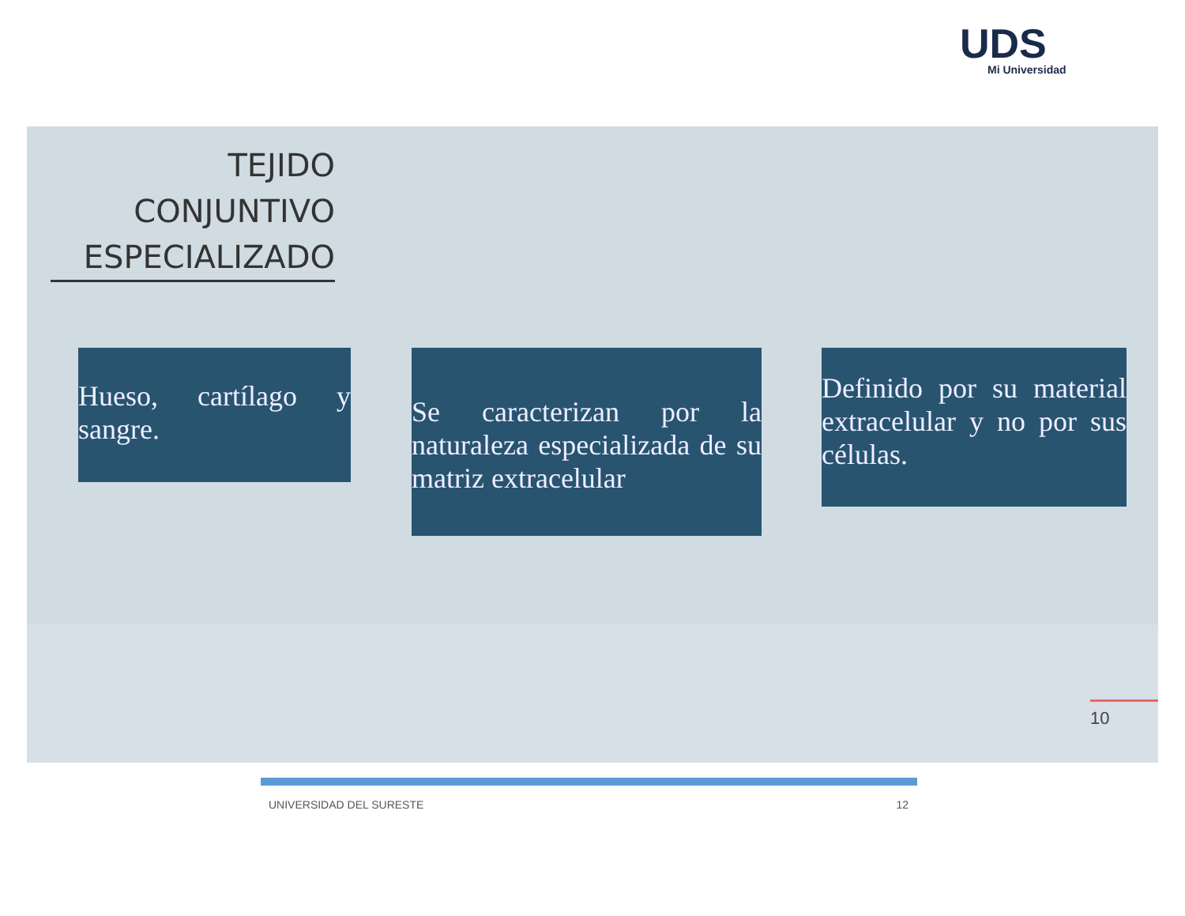UDS
Mi Universidad
TEJIDO CONJUNTIVO ESPECIALIZADO
Hueso, cartílago y sangre.
Se caracterizan por la naturaleza especializada de su matriz extracelular
Definido por su material extracelular y no por sus células.
10
UNIVERSIDAD DEL SURESTE 12